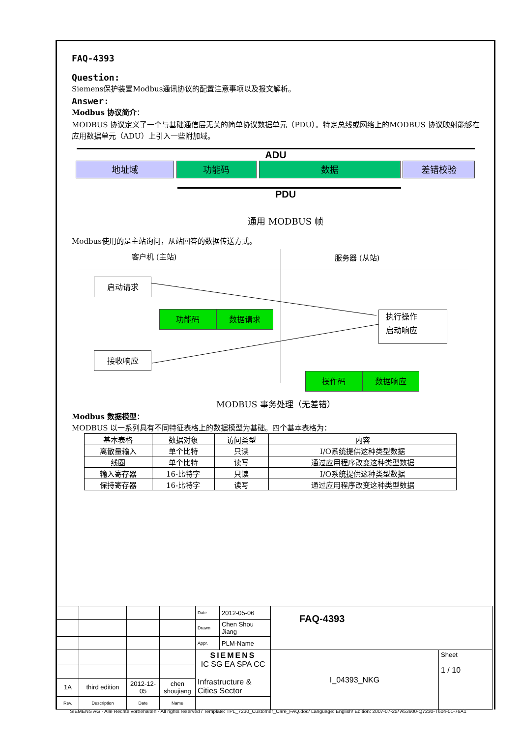FAQ-4393
Question:
Siemens保护装置Modbus通讯协议的配置注意事项以及报文解析。
Answer:
Modbus 协议简介：
MODBUS 协议定义了一个与基础通信层无关的简单协议数据单元（PDU）。特定总线或网络上的MODBUS 协议映射能够在应用数据单元（ADU）上引入一些附加域。
ADU
地址域 功能码 数据 差错校验
PDU
通用 MODBUS 帧
Modbus使用的是主站询问，从站回答的数据传送方式。
客户机 (主站) 服务器 (从站)
启动请求
功能码 数据请求
执行操作
启动响应
接收响应
操作码 数据响应
MODBUS 事务处理（无差错）
Modbus 数据模型：
MODBUS 以一系列具有不同特征表格上的数据模型为基础。四个基本表格为：
| 基本表格 | 数据对象 | 访问类型 | 内容 |
| 离散量输入 | 单个比特 | 只读 | I/O系统提供这种类型数据 |
| 线圈 | 单个比特 | 读写 | 通过应用程序改变这种类型数据 |
| 输入寄存器 | 16-比特字 | 只读 | I/O系统提供这种类型数据 |
| 保持寄存器 | 16-比特字 | 读写 | 通过应用程序改变这种类型数据 |
| | | | | Date | 2012-05-06 | FAQ-4393 | |
| | | | | Drawn | Chen Shou Jiang | | |
| | | | | Appr. | PLM-Name | | |
| | | | | SIEMENS IC SG EA SPA CC Infrastructure & Cities Sector | | I_04393_NKG | Sheet 1 / 10 |
| 1A | third edition | 2012-12-05 | chen shoujiang | | | | |
| Rev. | Description | Date | Name | | | | |
SIEMENS AG · Alle Rechte vorbehalten · All rights reserved / Template: TPL_7230_Customer_Care_FAQ.doc/ Language: English/ Edition: 2007-07-25/ A53600-Q7230-T604-01-76A1